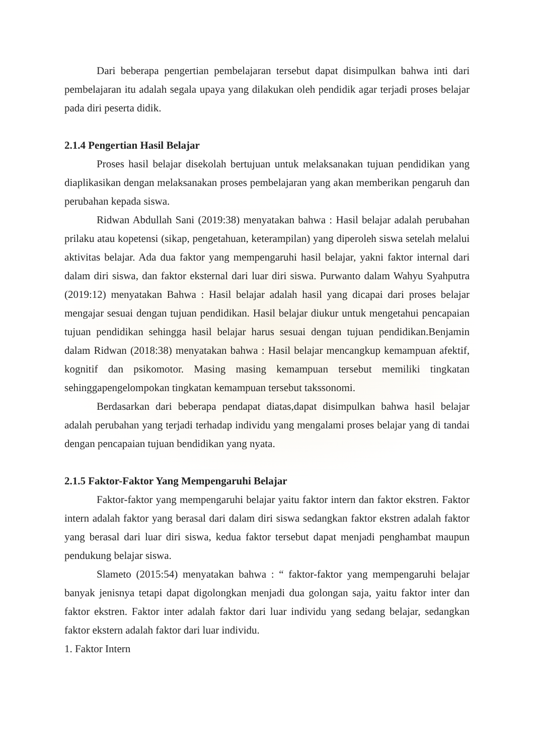Dari beberapa pengertian pembelajaran tersebut dapat disimpulkan bahwa inti dari pembelajaran itu adalah segala upaya yang dilakukan oleh pendidik agar terjadi proses belajar pada diri peserta didik.
2.1.4 Pengertian Hasil Belajar
Proses hasil belajar disekolah bertujuan untuk melaksanakan tujuan pendidikan yang diaplikasikan dengan melaksanakan proses pembelajaran yang akan memberikan pengaruh dan perubahan kepada siswa.
Ridwan Abdullah Sani (2019:38) menyatakan bahwa : Hasil belajar adalah perubahan prilaku atau kopetensi (sikap, pengetahuan, keterampilan) yang diperoleh siswa setelah melalui aktivitas belajar. Ada dua faktor yang mempengaruhi hasil belajar, yakni faktor internal dari dalam diri siswa, dan faktor eksternal dari luar diri siswa. Purwanto dalam Wahyu Syahputra (2019:12) menyatakan Bahwa : Hasil belajar adalah hasil yang dicapai dari proses belajar mengajar sesuai dengan tujuan pendidikan. Hasil belajar diukur untuk mengetahui pencapaian tujuan pendidikan sehingga hasil belajar harus sesuai dengan tujuan pendidikan.Benjamin dalam Ridwan (2018:38) menyatakan bahwa : Hasil belajar mencangkup kemampuan afektif, kognitif dan psikomotor. Masing masing kemampuan tersebut memiliki tingkatan sehinggapengelompokan tingkatan kemampuan tersebut takssonomi.
Berdasarkan dari beberapa pendapat diatas,dapat disimpulkan bahwa hasil belajar adalah perubahan yang terjadi terhadap individu yang mengalami proses belajar yang di tandai dengan pencapaian tujuan bendidikan yang nyata.
2.1.5 Faktor-Faktor Yang Mempengaruhi Belajar
Faktor-faktor yang mempengaruhi belajar yaitu faktor intern dan faktor ekstren. Faktor intern adalah faktor yang berasal dari dalam diri siswa sedangkan faktor ekstren adalah faktor yang berasal dari luar diri siswa, kedua faktor tersebut dapat menjadi penghambat maupun pendukung belajar siswa.
Slameto (2015:54) menyatakan bahwa : “ faktor-faktor yang mempengaruhi belajar banyak jenisnya tetapi dapat digolongkan menjadi dua golongan saja, yaitu faktor inter dan faktor ekstren. Faktor inter adalah faktor dari luar individu yang sedang belajar, sedangkan faktor ekstern adalah faktor dari luar individu.
1. Faktor Intern